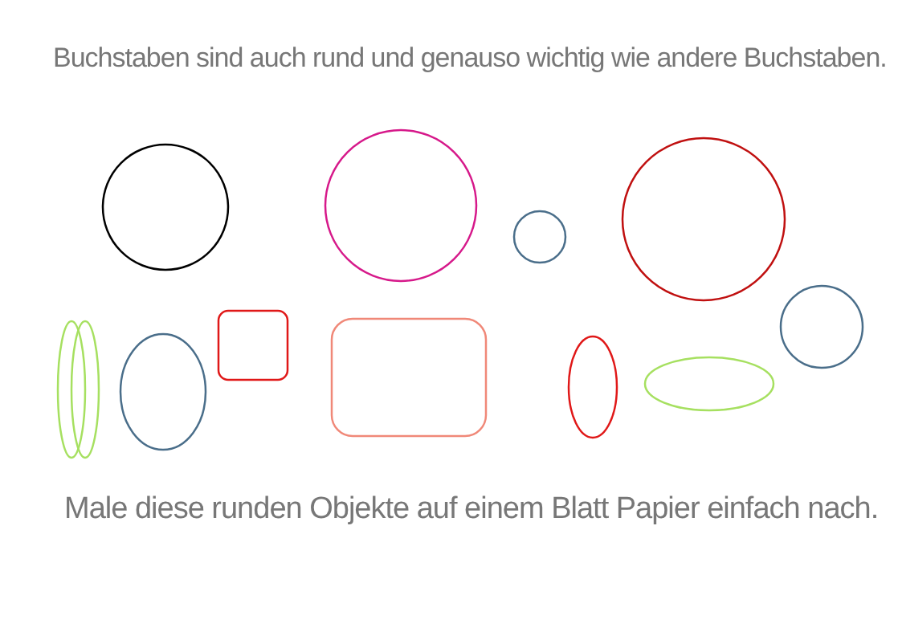Buchstaben sind auch rund und genauso wichtig wie andere Buchstaben.
Male diese runden Objekte auf einem Blatt Papier einfach nach.